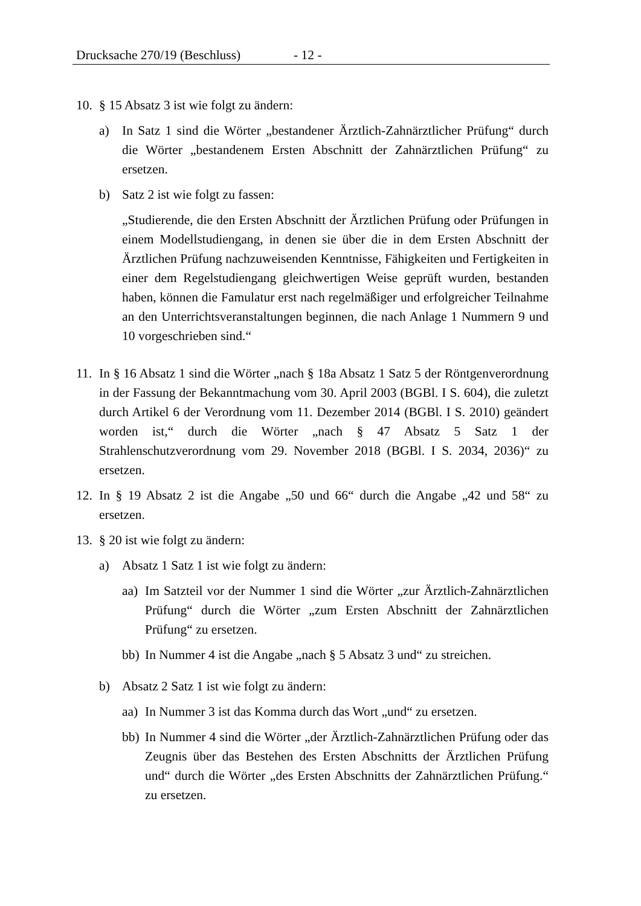Drucksache 270/19 (Beschluss) - 12 -
10. § 15 Absatz 3 ist wie folgt zu ändern:
a) In Satz 1 sind die Wörter „bestandener Ärztlich-Zahnärztlicher Prüfung“ durch die Wörter „bestandenem Ersten Abschnitt der Zahnärztlichen Prüfung“ zu ersetzen.
b) Satz 2 ist wie folgt zu fassen:
„Studierende, die den Ersten Abschnitt der Ärztlichen Prüfung oder Prüfungen in einem Modellstudiengang, in denen sie über die in dem Ersten Abschnitt der Ärztlichen Prüfung nachzuweisenden Kenntnisse, Fähigkeiten und Fertigkeiten in einer dem Regelstudiengang gleichwertigen Weise geprüft wurden, bestanden haben, können die Famulatur erst nach regelmäßiger und erfolgreicher Teilnahme an den Unterrichtsveranstaltungen beginnen, die nach Anlage 1 Nummern 9 und 10 vorgeschrieben sind.“
11. In § 16 Absatz 1 sind die Wörter „nach § 18a Absatz 1 Satz 5 der Röntgenverordnung in der Fassung der Bekanntmachung vom 30. April 2003 (BGBl. I S. 604), die zuletzt durch Artikel 6 der Verordnung vom 11. Dezember 2014 (BGBl. I S. 2010) geändert worden ist,“ durch die Wörter „nach § 47 Absatz 5 Satz 1 der Strahlenschutzverordnung vom 29. November 2018 (BGBl. I S. 2034, 2036)“ zu ersetzen.
12. In § 19 Absatz 2 ist die Angabe „50 und 66“ durch die Angabe „42 und 58“ zu ersetzen.
13. § 20 ist wie folgt zu ändern:
a) Absatz 1 Satz 1 ist wie folgt zu ändern:
aa) Im Satzteil vor der Nummer 1 sind die Wörter „zur Ärztlich-Zahnärztlichen Prüfung“ durch die Wörter „zum Ersten Abschnitt der Zahnärztlichen Prüfung“ zu ersetzen.
bb) In Nummer 4 ist die Angabe „nach § 5 Absatz 3 und“ zu streichen.
b) Absatz 2 Satz 1 ist wie folgt zu ändern:
aa) In Nummer 3 ist das Komma durch das Wort „und“ zu ersetzen.
bb) In Nummer 4 sind die Wörter „der Ärztlich-Zahnärztlichen Prüfung oder das Zeugnis über das Bestehen des Ersten Abschnitts der Ärztlichen Prüfung und“ durch die Wörter „des Ersten Abschnitts der Zahnärztlichen Prüfung.“ zu ersetzen.